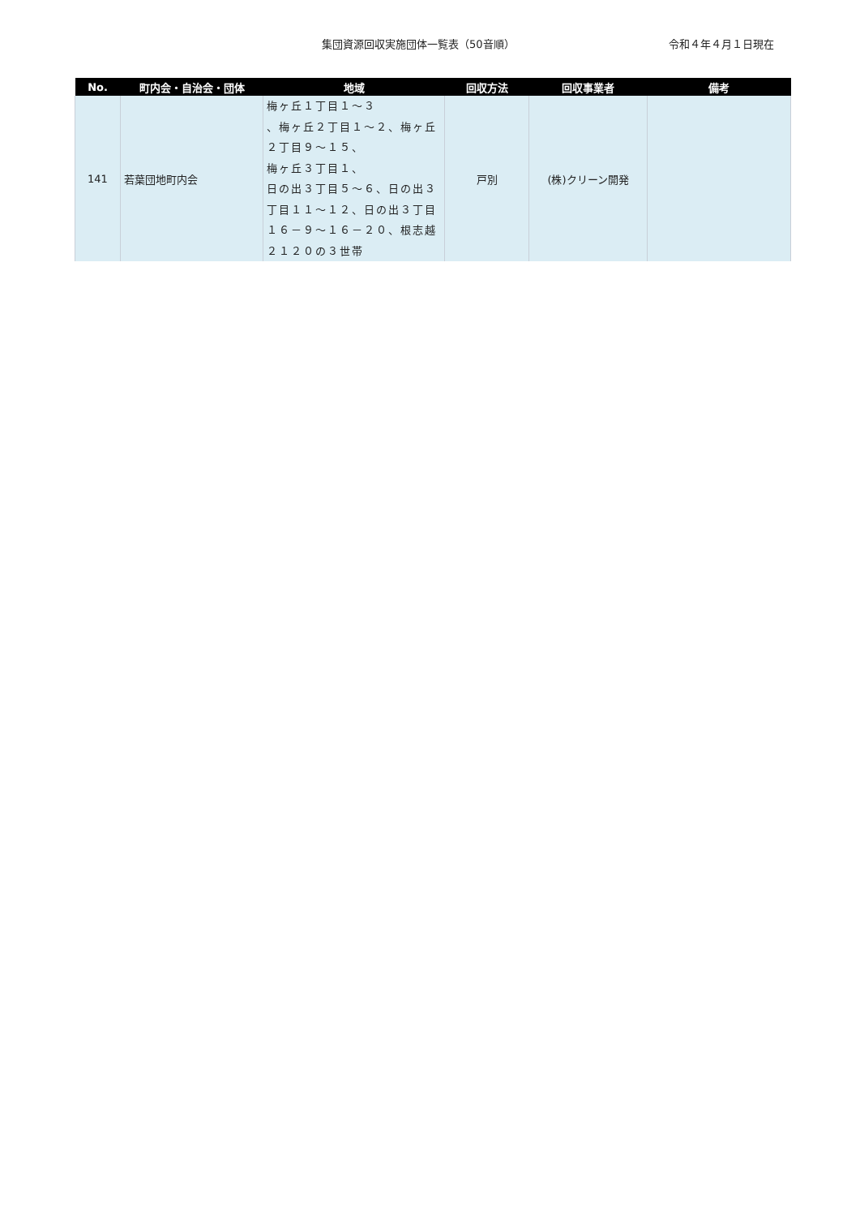集団資源回収実施団体一覧表（50音順） 令和４年４月１日現在
| No. | 町内会・自治会・団体 | 地域 | 回収方法 | 回収事業者 | 備考 |
| --- | --- | --- | --- | --- | --- |
| 141 | 若葉団地町内会 | 梅ヶ丘１丁目１～３ 、梅ヶ丘２丁目１～２、梅ヶ丘２丁目９～１５、 梅ヶ丘３丁目１、 日の出３丁目５～６、日の出３丁目１１～１２、日の出３丁目１６－９～１６－２０、根志越２１２０の３世帯 | 戸別 | (株)クリーン開発 | |